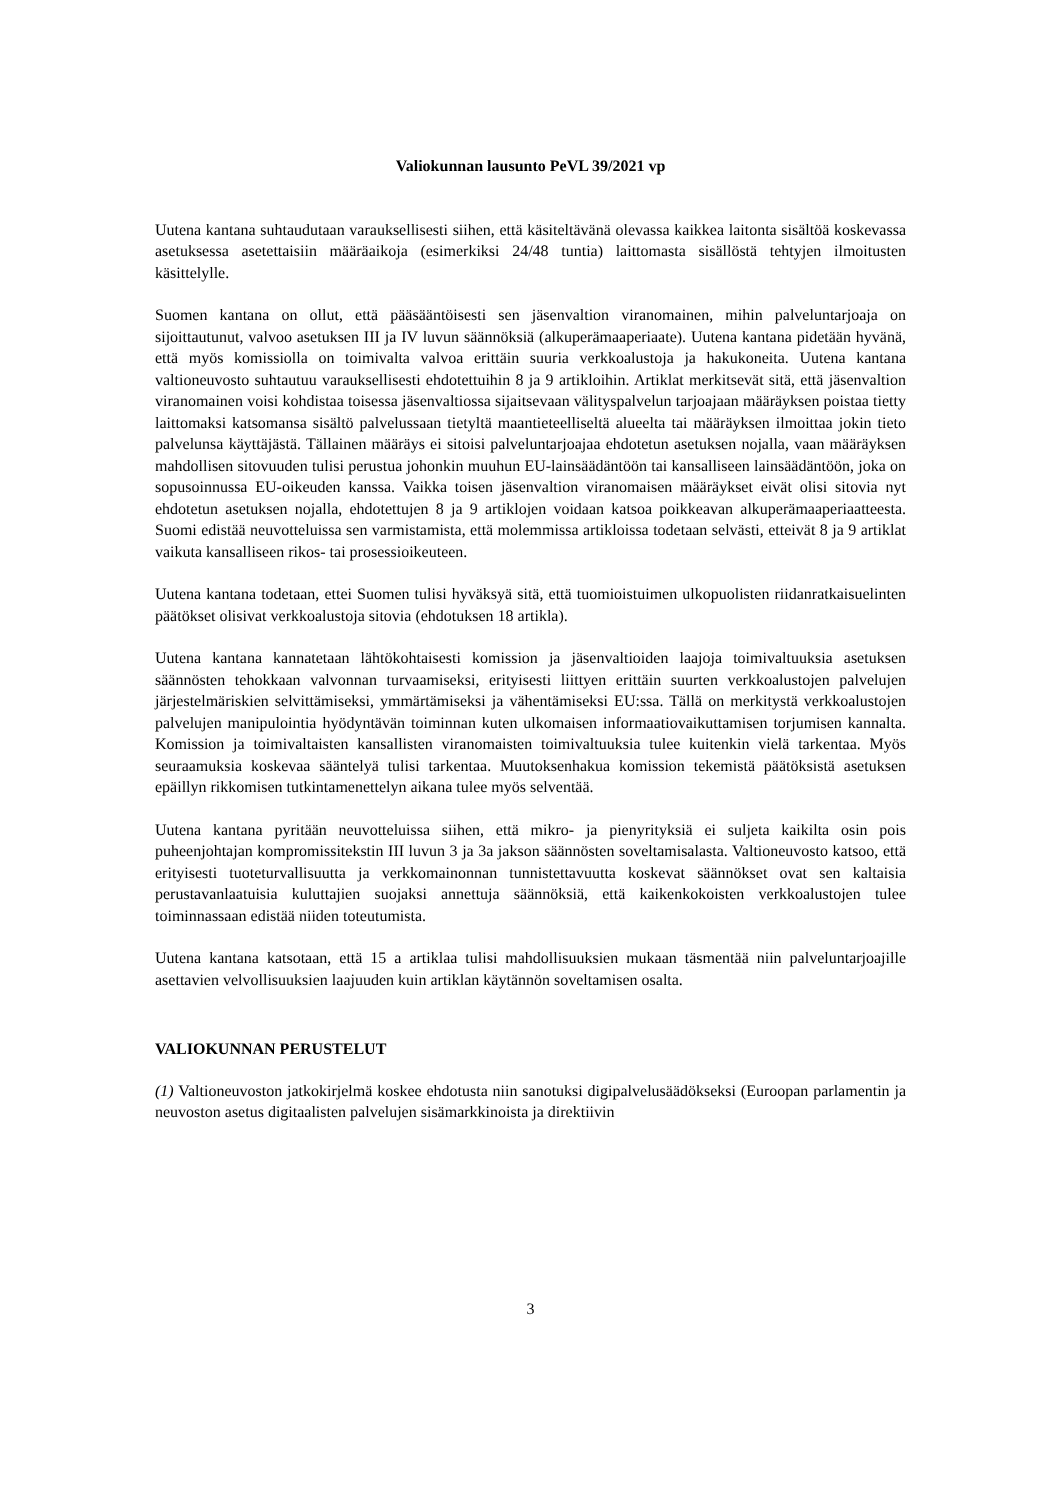Valiokunnan lausunto PeVL 39/2021 vp
Uutena kantana suhtaudutaan varauksellisesti siihen, että käsiteltävänä olevassa kaikkea laitonta sisältöä koskevassa asetuksessa asetettaisiin määräaikoja (esimerkiksi 24/48 tuntia) laittomasta sisällöstä tehtyjen ilmoitusten käsittelylle.
Suomen kantana on ollut, että pääsääntöisesti sen jäsenvaltion viranomainen, mihin palveluntarjoaja on sijoittautunut, valvoo asetuksen III ja IV luvun säännöksiä (alkuperämaaperiaate). Uutena kantana pidetään hyvänä, että myös komissiolla on toimivalta valvoa erittäin suuria verkkoalustoja ja hakukoneita. Uutena kantana valtioneuvosto suhtautuu varauksellisesti ehdotettuihin 8 ja 9 artikloihin. Artiklat merkitsevät sitä, että jäsenvaltion viranomainen voisi kohdistaa toisessa jäsenvaltiossa sijaitsevaan välityspalvelun tarjoajaan määräyksen poistaa tietty laittomaksi katsomansa sisältö palvelussaan tietyltä maantieteelliseltä alueelta tai määräyksen ilmoittaa jokin tieto palvelunsa käyttäjästä. Tällainen määräys ei sitoisi palveluntarjoajaa ehdotetun asetuksen nojalla, vaan määräyksen mahdollisen sitovuuden tulisi perustua johonkin muuhun EU-lainsäädäntöön tai kansalliseen lainsäädäntöön, joka on sopusoinnussa EU-oikeuden kanssa. Vaikka toisen jäsenvaltion viranomaisen määräykset eivät olisi sitovia nyt ehdotetun asetuksen nojalla, ehdotettujen 8 ja 9 artiklojen voidaan katsoa poikkeavan alkuperämaaperiaatteesta. Suomi edistää neuvotteluissa sen varmistamista, että molemmissa artikloissa todetaan selvästi, etteivät 8 ja 9 artiklat vaikuta kansalliseen rikos- tai prosessioikeuteen.
Uutena kantana todetaan, ettei Suomen tulisi hyväksyä sitä, että tuomioistuimen ulkopuolisten riidanratkaisuelinten päätökset olisivat verkkoalustoja sitovia (ehdotuksen 18 artikla).
Uutena kantana kannatetaan lähtökohtaisesti komission ja jäsenvaltioiden laajoja toimivaltuuksia asetuksen säännösten tehokkaan valvonnan turvaamiseksi, erityisesti liittyen erittäin suurten verkkoalustojen palvelujen järjestelmäriskien selvittämiseksi, ymmärtämiseksi ja vähentämiseksi EU:ssa. Tällä on merkitystä verkkoalustojen palvelujen manipulointia hyödyntävän toiminnan kuten ulkomaisen informaatiovaikuttamisen torjumisen kannalta. Komission ja toimivaltaisten kansallisten viranomaisten toimivaltuuksia tulee kuitenkin vielä tarkentaa. Myös seuraamuksia koskevaa sääntelyä tulisi tarkentaa. Muutoksenhakua komission tekemistä päätöksistä asetuksen epäillyn rikkomisen tutkintamenettelyn aikana tulee myös selventää.
Uutena kantana pyritään neuvotteluissa siihen, että mikro- ja pienyrityksiä ei suljeta kaikilta osin pois puheenjohtajan kompromissitekstin III luvun 3 ja 3a jakson säännösten soveltamisalasta. Valtioneuvosto katsoo, että erityisesti tuoteturvallisuutta ja verkkomainonnan tunnistettavuutta koskevat säännökset ovat sen kaltaisia perustavanlaatuisia kuluttajien suojaksi annettuja säännöksiä, että kaikenkokoisten verkkoalustojen tulee toiminnassaan edistää niiden toteutumista.
Uutena kantana katsotaan, että 15 a artiklaa tulisi mahdollisuuksien mukaan täsmentää niin palveluntarjoajille asettavien velvollisuuksien laajuuden kuin artiklan käytännön soveltamisen osalta.
VALIOKUNNAN PERUSTELUT
(1) Valtioneuvoston jatkokirjelmä koskee ehdotusta niin sanotuksi digipalvelusäädökseksi (Euroopan parlamentin ja neuvoston asetus digitaalisten palvelujen sisämarkkinoista ja direktiivin
3